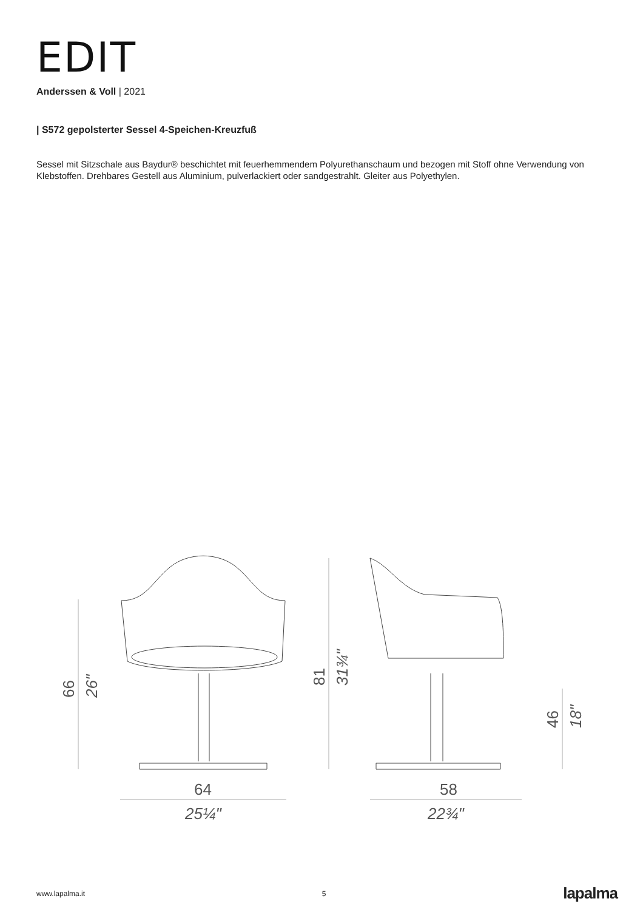EDIT
Anderssen & Voll | 2021
| S572 gepolsterter Sessel 4-Speichen-Kreuzfuß
Sessel mit Sitzschale aus Baydur® beschichtet mit feuerhemmendem Polyurethanschaum und bezogen mit Stoff ohne Verwendung von Klebstoffen. Drehbares Gestell aus Aluminium, pulverlackiert oder sandgestrahlt. Gleiter aus Polyethylen.
66
26"
81
31¾"
46
18"
64
25¼"
58
22¾"
www.lapalma.it 5 lapalma